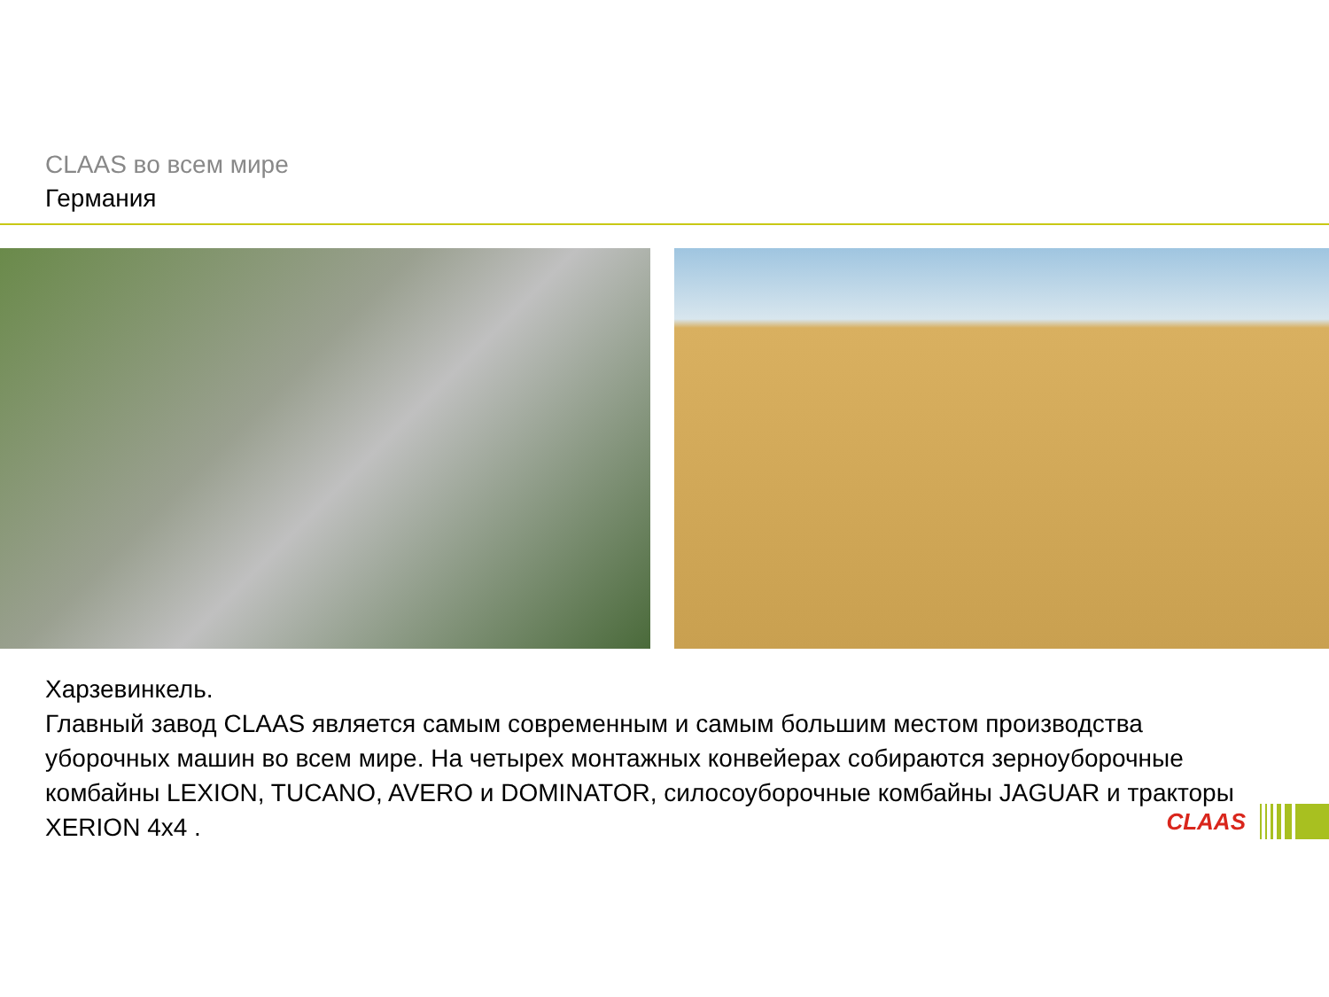CLAAS во всем мире
Германия
Харзевинкель.
Главный завод CLAAS является самым современным и самым большим местом производства уборочных машин во всем мире. На четырех монтажных конвейерах собираются зерноуборочные комбайны LEXION, TUCANO, AVERO и DOMINATOR, силосоуборочные комбайны JAGUAR и тракторы XERION 4x4 .
CLAAS